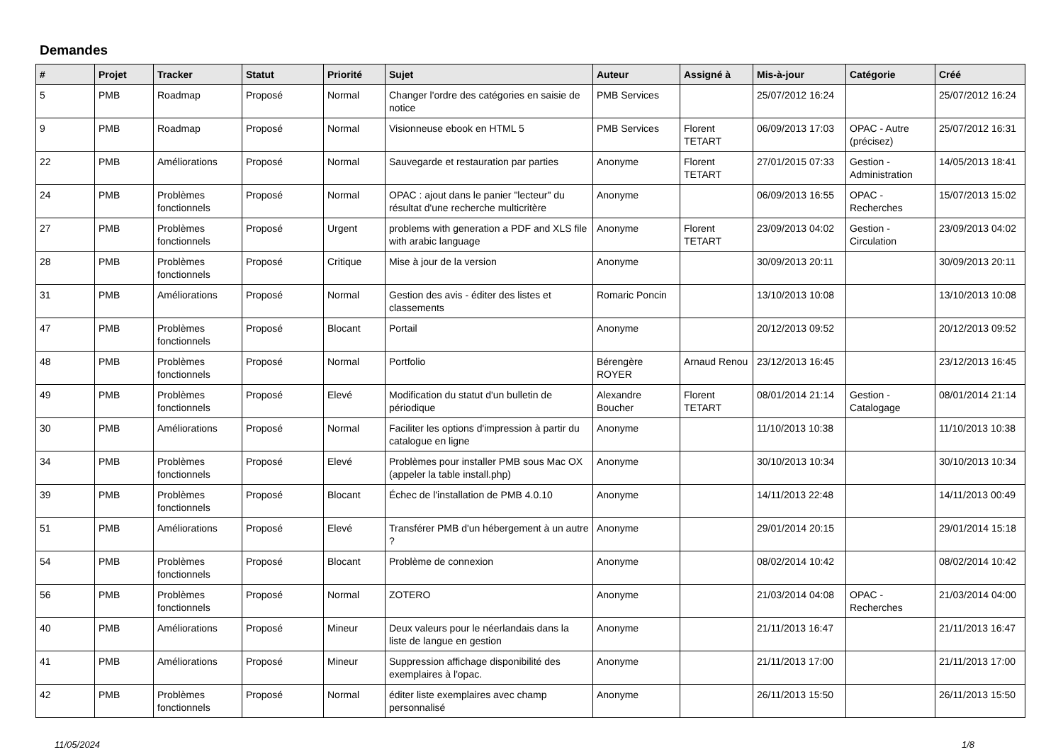Demandes
| # | Projet | Tracker | Statut | Priorité | Sujet | Auteur | Assigné à | Mis-à-jour | Catégorie | Créé |
| --- | --- | --- | --- | --- | --- | --- | --- | --- | --- | --- |
| 5 | PMB | Roadmap | Proposé | Normal | Changer l'ordre des catégories en saisie de notice | PMB Services | | 25/07/2012 16:24 | | 25/07/2012 16:24 |
| 9 | PMB | Roadmap | Proposé | Normal | Visionneuse ebook en HTML 5 | PMB Services | Florent TETART | 06/09/2013 17:03 | OPAC - Autre (précisez) | 25/07/2012 16:31 |
| 22 | PMB | Améliorations | Proposé | Normal | Sauvegarde et restauration par parties | Anonyme | Florent TETART | 27/01/2015 07:33 | Gestion - Administration | 14/05/2013 18:41 |
| 24 | PMB | Problèmes fonctionnels | Proposé | Normal | OPAC : ajout dans le panier "lecteur" du résultat d'une recherche multicritère | Anonyme | | 06/09/2013 16:55 | OPAC - Recherches | 15/07/2013 15:02 |
| 27 | PMB | Problèmes fonctionnels | Proposé | Urgent | problems with generation a PDF and XLS file with arabic language | Anonyme | Florent TETART | 23/09/2013 04:02 | Gestion - Circulation | 23/09/2013 04:02 |
| 28 | PMB | Problèmes fonctionnels | Proposé | Critique | Mise à jour de la version | Anonyme | | 30/09/2013 20:11 | | 30/09/2013 20:11 |
| 31 | PMB | Améliorations | Proposé | Normal | Gestion des avis - éditer des listes et classements | Romaric Poncin | | 13/10/2013 10:08 | | 13/10/2013 10:08 |
| 47 | PMB | Problèmes fonctionnels | Proposé | Blocant | Portail | Anonyme | | 20/12/2013 09:52 | | 20/12/2013 09:52 |
| 48 | PMB | Problèmes fonctionnels | Proposé | Normal | Portfolio | Bérengère ROYER | Arnaud Renou | 23/12/2013 16:45 | | 23/12/2013 16:45 |
| 49 | PMB | Problèmes fonctionnels | Proposé | Elevé | Modification du statut d'un bulletin de périodique | Alexandre Boucher | Florent TETART | 08/01/2014 21:14 | Gestion - Catalogage | 08/01/2014 21:14 |
| 30 | PMB | Améliorations | Proposé | Normal | Faciliter les options d'impression à partir du catalogue en ligne | Anonyme | | 11/10/2013 10:38 | | 11/10/2013 10:38 |
| 34 | PMB | Problèmes fonctionnels | Proposé | Elevé | Problèmes pour installer PMB sous Mac OX (appeler la table install.php) | Anonyme | | 30/10/2013 10:34 | | 30/10/2013 10:34 |
| 39 | PMB | Problèmes fonctionnels | Proposé | Blocant | Échec de l'installation de PMB 4.0.10 | Anonyme | | 14/11/2013 22:48 | | 14/11/2013 00:49 |
| 51 | PMB | Améliorations | Proposé | Elevé | Transférer PMB d'un hébergement à un autre ? | Anonyme | | 29/01/2014 20:15 | | 29/01/2014 15:18 |
| 54 | PMB | Problèmes fonctionnels | Proposé | Blocant | Problème de connexion | Anonyme | | 08/02/2014 10:42 | | 08/02/2014 10:42 |
| 56 | PMB | Problèmes fonctionnels | Proposé | Normal | ZOTERO | Anonyme | | 21/03/2014 04:08 | OPAC - Recherches | 21/03/2014 04:00 |
| 40 | PMB | Améliorations | Proposé | Mineur | Deux valeurs pour le néerlandais dans la liste de langue en gestion | Anonyme | | 21/11/2013 16:47 | | 21/11/2013 16:47 |
| 41 | PMB | Améliorations | Proposé | Mineur | Suppression affichage disponibilité des exemplaires à l'opac. | Anonyme | | 21/11/2013 17:00 | | 21/11/2013 17:00 |
| 42 | PMB | Problèmes fonctionnels | Proposé | Normal | éditer liste exemplaires avec champ personnalisé | Anonyme | | 26/11/2013 15:50 | | 26/11/2013 15:50 |
11/05/2024 1/8